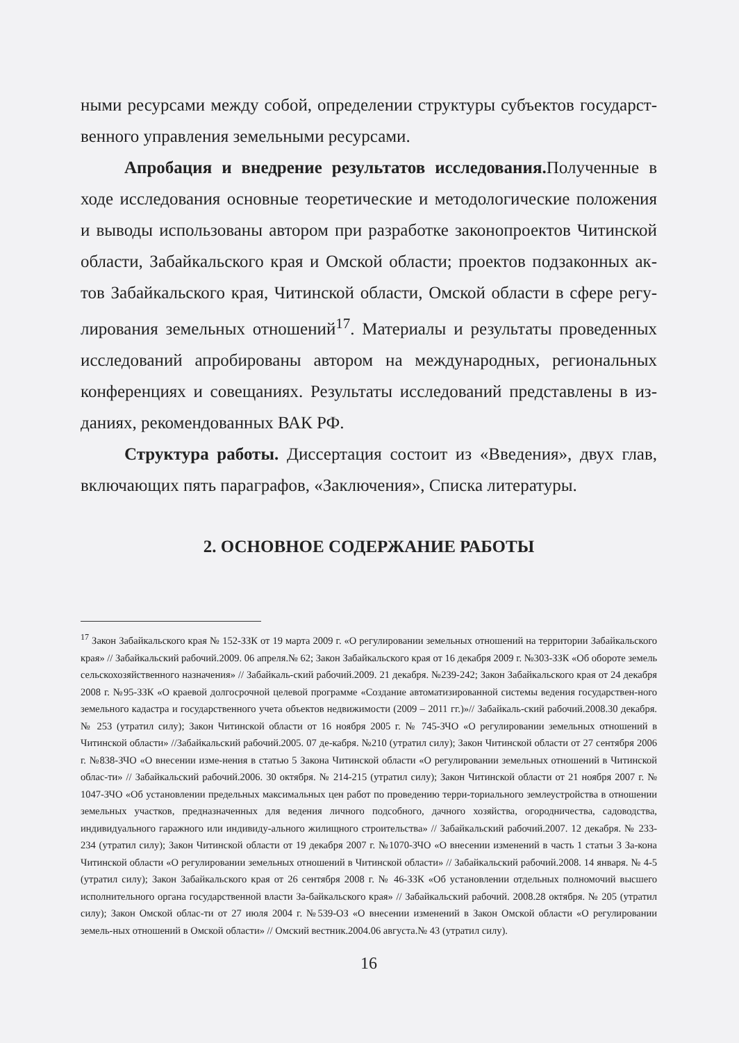ными ресурсами между собой, определении структуры субъектов государст-венного управления земельными ресурсами.
Апробация и внедрение результатов исследования. Полученные в ходе исследования основные теоретические и методологические положения и выводы использованы автором при разработке законопроектов Читинской области, Забайкальского края и Омской области; проектов подзаконных ак-тов Забайкальского края, Читинской области, Омской области в сфере регу-лирования земельных отношений<sup>17</sup>. Материалы и результаты проведенных исследований апробированы автором на международных, региональных конференциях и совещаниях. Результаты исследований представлены в из-даниях, рекомендованных ВАК РФ.
Структура работы. Диссертация состоит из «Введения», двух глав, включающих пять параграфов, «Заключения», Списка литературы.
2. ОСНОВНОЕ СОДЕРЖАНИЕ РАБОТЫ
<sup>17</sup> Закон Забайкальского края № 152-ЗЗК от 19 марта 2009 г. «О регулировании земельных отношений на территории Забайкальского края» // Забайкальский рабочий.2009. 06 апреля.№ 62; Закон Забайкальского края от 16 декабря 2009 г. №303-ЗЗК «Об обороте земель сельскохозяйственного назначения» // Забайкаль-ский рабочий.2009. 21 декабря. №239-242; Закон Забайкальского края от 24 декабря 2008 г. №95-ЗЗК «О краевой долгосрочной целевой программе «Создание автоматизированной системы ведения государствен-ного земельного кадастра и государственного учета объектов недвижимости (2009 – 2011 гг.)»// Забайкаль-ский рабочий.2008.30 декабря. № 253 (утратил силу); Закон Читинской области от 16 ноября 2005 г. № 745-ЗЧО «О регулировании земельных отношений в Читинской области» //Забайкальский рабочий.2005. 07 де-кабря. №210 (утратил силу); Закон Читинской области от 27 сентября 2006 г. №838-ЗЧО «О внесении изме-нения в статью 5 Закона Читинской области «О регулировании земельных отношений в Читинской облас-ти» // Забайкальский рабочий.2006. 30 октября. № 214-215 (утратил силу); Закон Читинской области от 21 ноября 2007 г. № 1047-ЗЧО «Об установлении предельных максимальных цен работ по проведению терри-ториального землеустройства в отношении земельных участков, предназначенных для ведения личного подсобного, дачного хозяйства, огородничества, садоводства, индивидуального гаражного или индивиду-ального жилищного строительства» // Забайкальский рабочий.2007. 12 декабря. № 233-234 (утратил силу); Закон Читинской области от 19 декабря 2007 г. №1070-ЗЧО «О внесении изменений в часть 1 статьи 3 За-кона Читинской области «О регулировании земельных отношений в Читинской области» // Забайкальский рабочий.2008. 14 января. № 4-5 (утратил силу); Закон Забайкальского края от 26 сентября 2008 г. № 46-ЗЗК «Об установлении отдельных полномочий высшего исполнительного органа государственной власти За-байкальского края» // Забайкальский рабочий. 2008.28 октября. № 205 (утратил силу); Закон Омской облас-ти от 27 июля 2004 г. №539-ОЗ «О внесении изменений в Закон Омской области «О регулировании земель-ных отношений в Омской области» // Омский вестник.2004.06 августа.№ 43 (утратил силу).
16